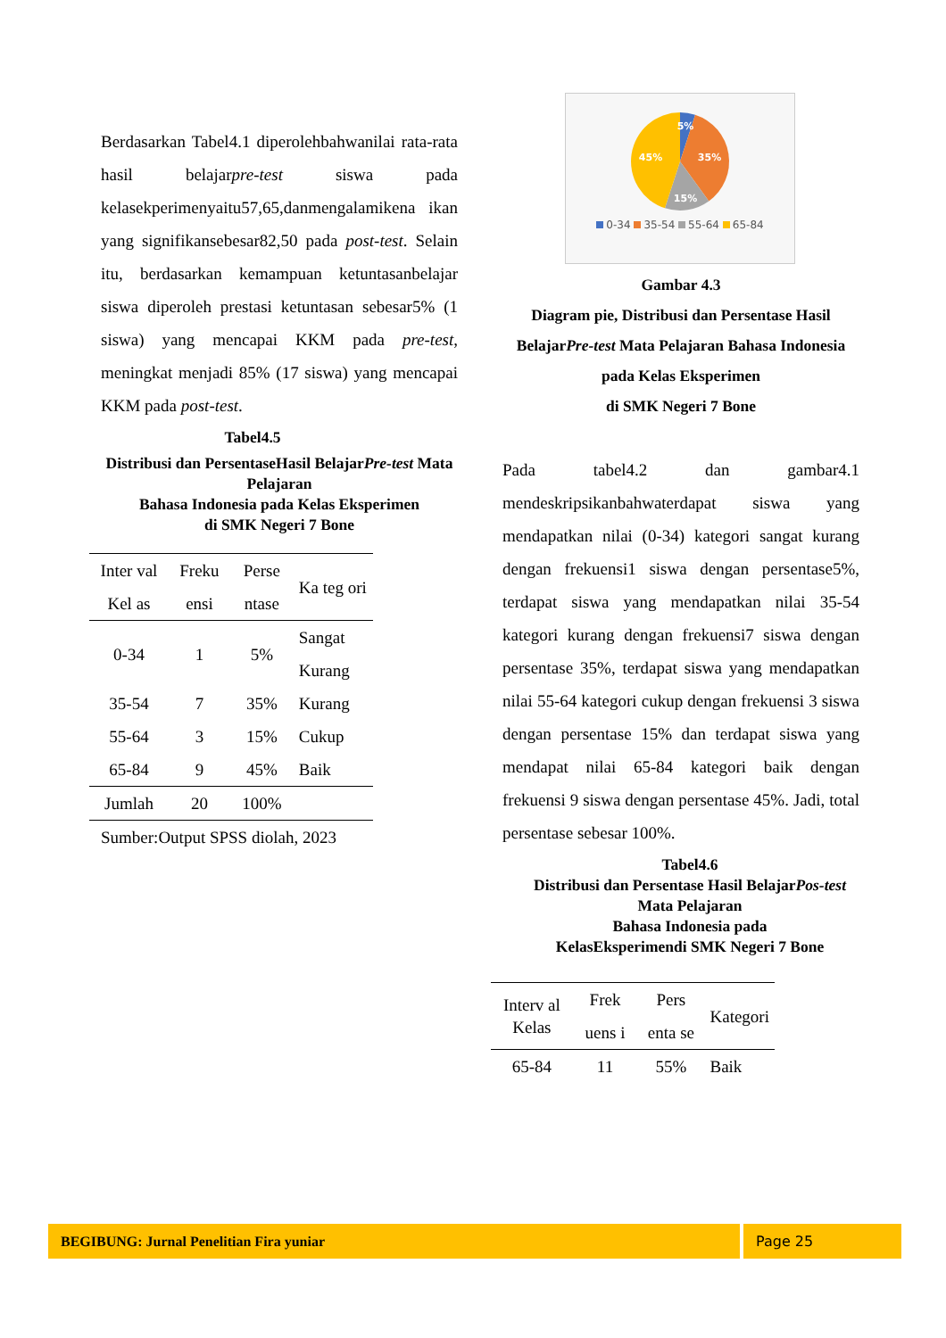Berdasarkan Tabel4.1 diperolehbahwanilai rata-rata hasil belajarpre-test siswa pada kelasekperimenyaitu57,65,danmengalamikena ikan yang signifikansebesar82,50 pada post-test. Selain itu, berdasarkan kemampuan ketuntasanbelajar siswa diperoleh prestasi ketuntasan sebesar5% (1 siswa) yang mencapai KKM pada pre-test, meningkat menjadi 85% (17 siswa) yang mencapai KKM pada post-test.
Tabel4.5
Distribusi dan PersentaseHasil BelajarPre-test Mata Pelajaran
Bahasa Indonesia pada Kelas Eksperimen
di SMK Negeri 7 Bone
| Inter val Kel as | Freku ensi | Perse ntase | Ka teg ori |
| --- | --- | --- | --- |
| 0-34 | 1 | 5% | Sangat Kurang |
| 35-54 | 7 | 35% | Kurang |
| 55-64 | 3 | 15% | Cukup |
| 65-84 | 9 | 45% | Baik |
| Jumlah | 20 | 100% | |
Sumber:Output SPSS diolah, 2023
5%
35%
15%
45%
0-34 35-54 55-64 65-84
Gambar 4.3
Diagram pie, Distribusi dan Persentase Hasil BelajarPre-test Mata Pelajaran Bahasa Indonesia pada Kelas Eksperimen
di SMK Negeri 7 Bone
Pada tabel4.2 dan gambar4.1 mendeskripsikanbahwaterdapat siswa yang mendapatkan nilai (0-34) kategori sangat kurang dengan frekuensi1 siswa dengan persentase5%, terdapat siswa yang mendapatkan nilai 35-54 kategori kurang dengan frekuensi7 siswa dengan persentase 35%, terdapat siswa yang mendapatkan nilai 55-64 kategori cukup dengan frekuensi 3 siswa dengan persentase 15% dan terdapat siswa yang mendapat nilai 65-84 kategori baik dengan frekuensi 9 siswa dengan persentase 45%. Jadi, total persentase sebesar 100%.
Tabel4.6
Distribusi dan Persentase Hasil BelajarPos-test Mata Pelajaran
Bahasa Indonesia pada
KelasEksperimendi SMK Negeri 7 Bone
| Interv al Kelas | Frek uens i | Pers enta se | Kategori |
| --- | --- | --- | --- |
| 65-84 | 11 | 55% | Baik |
BEGIBUNG: Jurnal Penelitian Fira yuniar Page 25